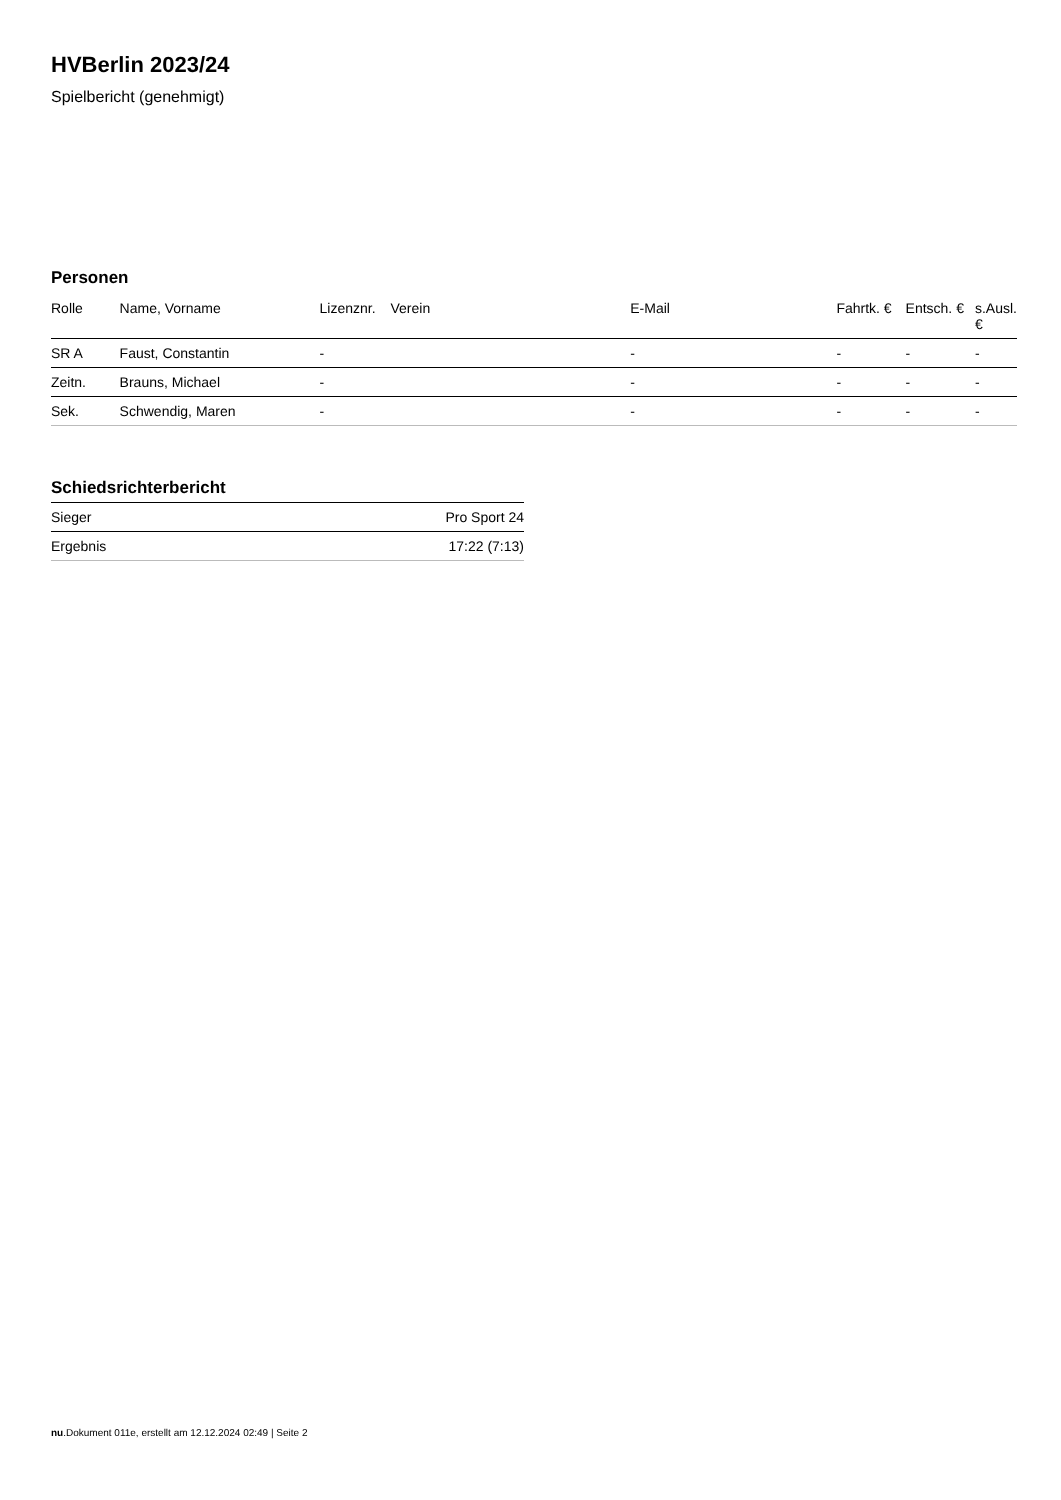HVBerlin 2023/24
Spielbericht (genehmigt)
Personen
| Rolle | Name, Vorname | Lizenznr. | Verein | E-Mail | Fahrtk. € | Entsch. € | s.Ausl. € |
| --- | --- | --- | --- | --- | --- | --- | --- |
| SR A | Faust, Constantin | - | | - | - | - | - |
| Zeitn. | Brauns, Michael | - | | - | - | - | - |
| Sek. | Schwendig, Maren | - | | - | - | - | - |
Schiedsrichterbericht
| Sieger | Pro Sport 24 |
| Ergebnis | 17:22 (7:13) |
nu.Dokument 011e, erstellt am 12.12.2024 02:49 | Seite 2